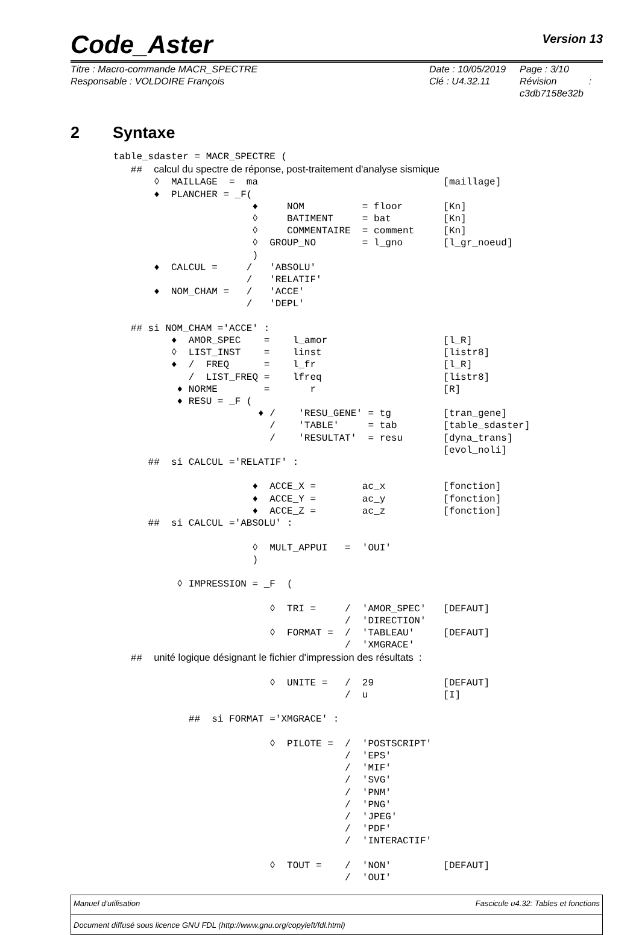Code_Aster
Version 13
Titre : Macro-commande MACR_SPECTRE
Responsable : VOLDOIRE François
Date : 10/05/2019
Clé : U4.32.11
Page : 3/10
Révision :
c3db7158e32b
2 Syntaxe
table_sdaster = MACR_SPECTRE (
   ##  calcul du spectre de réponse, post-traitement d'analyse sismique
       ◊  MAILLAGE  =  ma                                [maillage]
       ♦  PLANCHER = _F(
                        ♦     NOM          = floor       [Kn]
                        ◊     BATIMENT     = bat         [Kn]
                        ◊     COMMENTAIRE  = comment     [Kn]
                        ◊  GROUP_NO        = l_gno       [l_gr_noeud]
                        )
       ♦  CALCUL =     /   'ABSOLU'
                       /   'RELATIF'
       ♦  NOM_CHAM =   /   'ACCE'
                       /   'DEPL'

   ## si NOM_CHAM ='ACCE' :
          ♦  AMOR_SPEC    =    l_amor                    [l_R]
          ◊  LIST_INST    =    linst                     [listr8]
          ♦  /  FREQ      =    l_fr                      [l_R]
             /  LIST_FREQ =    lfreq                     [listr8]
           ♦ NORME        =       r                      [R]
           ♦ RESU = _F (
                         ♦ /    'RESU_GENE' = tg         [tran_gene]
                           /    'TABLE'     = tab        [table_sdaster]
                           /    'RESULTAT'  = resu       [dyna_trans]
                                                         [evol_noli]
      ##  si CALCUL ='RELATIF' :

                        ♦  ACCE_X =        ac_x          [fonction]
                        ♦  ACCE_Y =        ac_y          [fonction]
                        ♦  ACCE_Z =        ac_z          [fonction]
      ##  si CALCUL ='ABSOLU' :

                        ◊  MULT_APPUI   =  'OUI'
                        )

           ◊ IMPRESSION = _F  (

                           ◊  TRI =     /  'AMOR_SPEC'   [DEFAUT]
                                        /  'DIRECTION'
                           ◊  FORMAT =  /  'TABLEAU'     [DEFAUT]
                                        /  'XMGRACE'
   ##  unité logique désignant le fichier d'impression des résultats  :

                           ◊  UNITE =   /  29            [DEFAUT]
                                        /  u             [I]

             ##  si FORMAT ='XMGRACE' :

                           ◊  PILOTE =  /  'POSTSCRIPT'
                                        /  'EPS'
                                        /  'MIF'
                                        /  'SVG'
                                        /  'PNM'
                                        /  'PNG'
                                        /  'JPEG'
                                        /  'PDF'
                                        /  'INTERACTIF'

                           ◊  TOUT =    /  'NON'         [DEFAUT]
                                        /  'OUI'
Manuel d'utilisation Fascicule u4.32: Tables et fonctions
Document diffusé sous licence GNU FDL (http://www.gnu.org/copyleft/fdl.html)